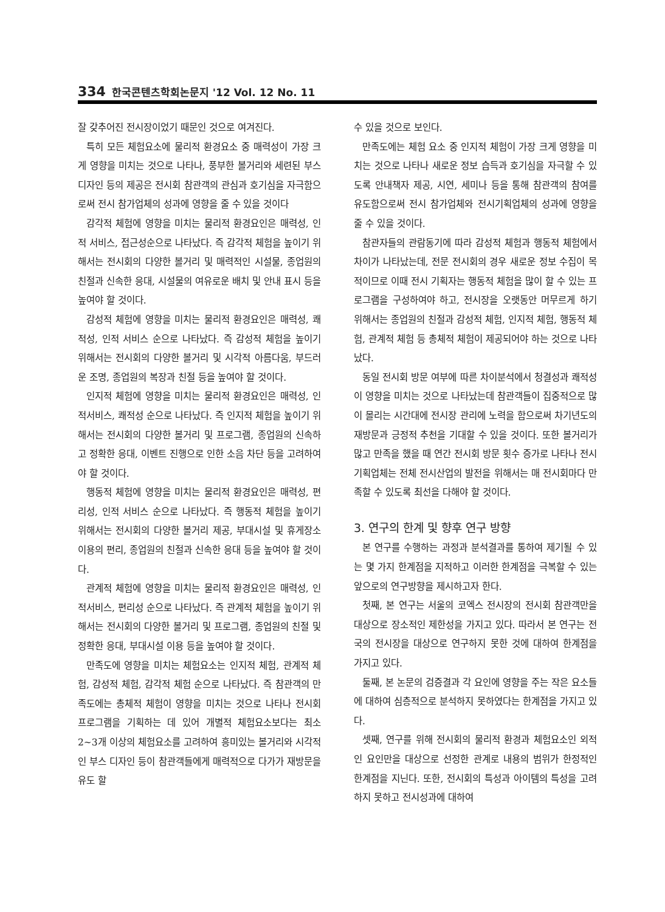334 한국콘텐츠학회논문지 '12 Vol. 12 No. 11
잘 갖추어진 전시장이었기 때문인 것으로 여겨진다.
특히 모든 체험요소에 물리적 환경요소 중 매력성이 가장 크게 영향을 미치는 것으로 나타나, 풍부한 볼거리와 세련된 부스 디자인 등의 제공은 전시회 참관객의 관심과 호기심을 자극함으로써 전시 참가업체의 성과에 영향을 줄 수 있을 것이다
감각적 체험에 영향을 미치는 물리적 환경요인은 매력성, 인적 서비스, 접근성순으로 나타났다. 즉 감각적 체험을 높이기 위해서는 전시회의 다양한 볼거리 및 매력적인 시설물, 종업원의 친절과 신속한 응대, 시설물의 여유로운 배치 및 안내 표시 등을 높여야 할 것이다.
감성적 체험에 영향을 미치는 물리적 환경요인은 매력성, 쾌적성, 인적 서비스 순으로 나타났다. 즉 감성적 체험을 높이기 위해서는 전시회의 다양한 볼거리 및 시각적 아름다움, 부드러운 조명, 종업원의 복장과 친절 등을 높여야 할 것이다.
인지적 체험에 영향을 미치는 물리적 환경요인은 매력성, 인적서비스, 쾌적성 순으로 나타났다. 즉 인지적 체험을 높이기 위해서는 전시회의 다양한 볼거리 및 프로그램, 종업원의 신속하고 정확한 응대, 이벤트 진행으로 인한 소음 차단 등을 고려하여야 할 것이다.
행동적 체험에 영향을 미치는 물리적 환경요인은 매력성, 편리성, 인적 서비스 순으로 나타났다. 즉 행동적 체험을 높이기 위해서는 전시회의 다양한 볼거리 제공, 부대시설 및 휴게장소 이용의 편리, 종업원의 친절과 신속한 응대 등을 높여야 할 것이다.
관계적 체험에 영향을 미치는 물리적 환경요인은 매력성, 인적서비스, 편리성 순으로 나타났다. 즉 관계적 체험을 높이기 위해서는 전시회의 다양한 볼거리 및 프로그램, 종업원의 친절 및 정확한 응대, 부대시설 이용 등을 높여야 할 것이다.
만족도에 영향을 미치는 체험요소는 인지적 체험, 관계적 체험, 감성적 체험, 감각적 체험 순으로 나타났다. 즉 참관객의 만족도에는 총체적 체험이 영향을 미치는 것으로 나타나 전시회 프로그램을 기획하는 데 있어 개별적 체험요소보다는 최소 2~3개 이상의 체험요소를 고려하여 흥미있는 볼거리와 시각적인 부스 디자인 등이 참관객들에게 매력적으로 다가가 재방문을 유도 할
수 있을 것으로 보인다.
만족도에는 체험 요소 중 인지적 체험이 가장 크게 영향을 미치는 것으로 나타나 새로운 정보 습득과 호기심을 자극할 수 있도록 안내책자 제공, 시연, 세미나 등을 통해 참관객의 참여를 유도함으로써 전시 참가업체와 전시기획업체의 성과에 영향을 줄 수 있을 것이다.
참관자들의 관람동기에 따라 감성적 체험과 행동적 체험에서 차이가 나타났는데, 전문 전시회의 경우 새로운 정보 수집이 목적이므로 이때 전시 기획자는 행동적 체험을 많이 할 수 있는 프로그램을 구성하여야 하고, 전시장을 오랫동안 머무르게 하기 위해서는 종업원의 친절과 감성적 체험, 인지적 체험, 행동적 체험, 관계적 체험 등 총체적 체험이 제공되어야 하는 것으로 나타났다.
동일 전시회 방문 여부에 따른 차이분석에서 청결성과 쾌적성이 영향을 미치는 것으로 나타났는데 참관객들이 집중적으로 많이 몰리는 시간대에 전시장 관리에 노력을 함으로써 차기년도의 재방문과 긍정적 추천을 기대할 수 있을 것이다. 또한 볼거리가 많고 만족을 했을 때 연간 전시회 방문 횟수 증가로 나타나 전시기획업체는 전체 전시산업의 발전을 위해서는 매 전시회마다 만족할 수 있도록 최선을 다해야 할 것이다.
3. 연구의 한계 및 향후 연구 방향
본 연구를 수행하는 과정과 분석결과를 통하여 제기될 수 있는 몇 가지 한계점을 지적하고 이러한 한계점을 극복할 수 있는 앞으로의 연구방향을 제시하고자 한다.
첫째, 본 연구는 서울의 코엑스 전시장의 전시회 참관객만을 대상으로 장소적인 제한성을 가지고 있다. 따라서 본 연구는 전국의 전시장을 대상으로 연구하지 못한 것에 대하여 한계점을 가지고 있다.
둘째, 본 논문의 검증결과 각 요인에 영향을 주는 작은 요소들에 대하여 심층적으로 분석하지 못하였다는 한계점을 가지고 있다.
셋째, 연구를 위해 전시회의 물리적 환경과 체험요소인 외적인 요인만을 대상으로 선정한 관계로 내용의 범위가 한정적인 한계점을 지닌다. 또한, 전시회의 특성과 아이템의 특성을 고려하지 못하고 전시성과에 대하여